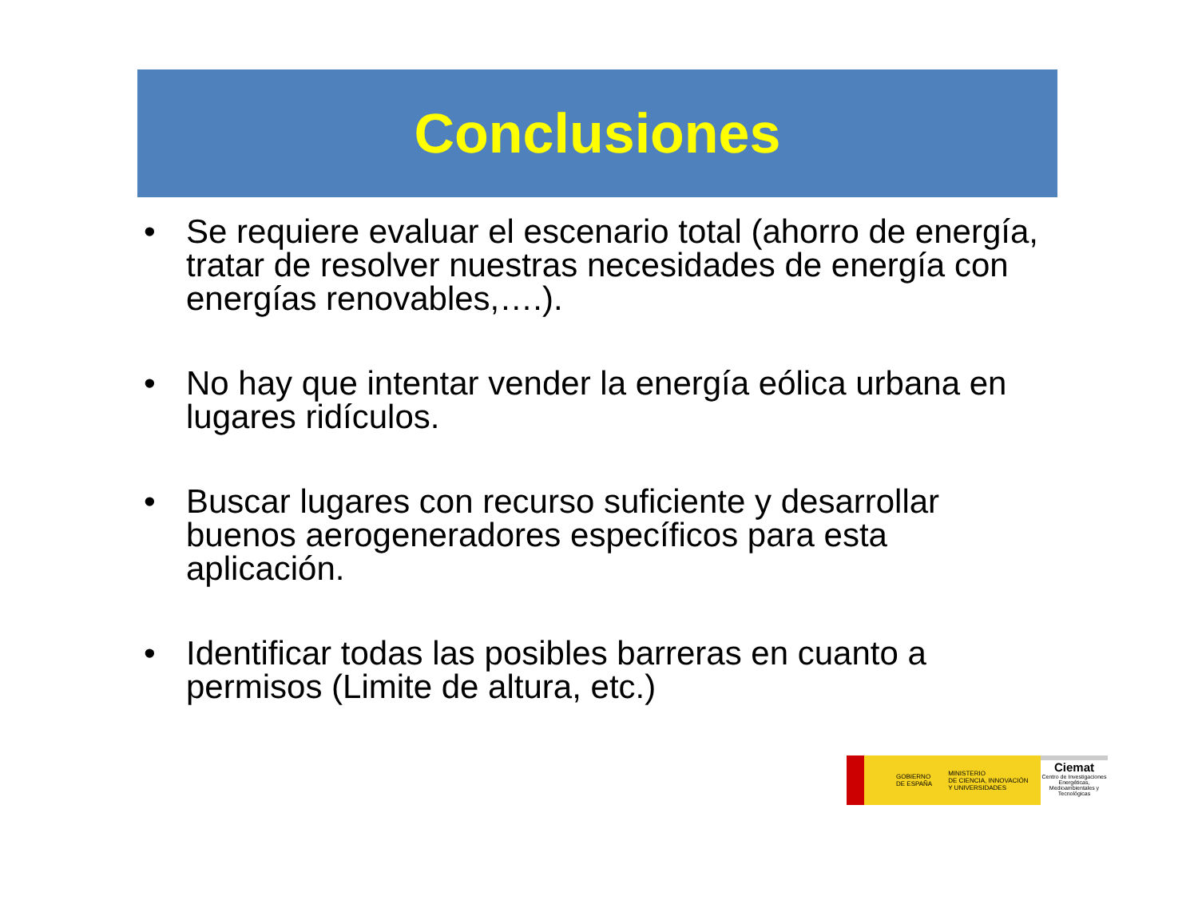Conclusiones
• Se requiere evaluar el escenario total (ahorro de energía, tratar de resolver nuestras necesidades de energía con energías renovables,….).
• No hay que intentar vender la energía eólica urbana en lugares ridículos.
• Buscar lugares con recurso suficiente y desarrollar buenos aerogeneradores específicos para esta aplicación.
• Identificar todas las posibles barreras en cuanto a permisos (Limite de altura, etc.)
GOBIERNO
DE ESPAÑA MINISTERIO
DE CIENCIA, INNOVACIÓN
Y UNIVERSIDADES
Ciemat
Centro de Investigaciones Energéticas, Medioambientales y Tecnológicas